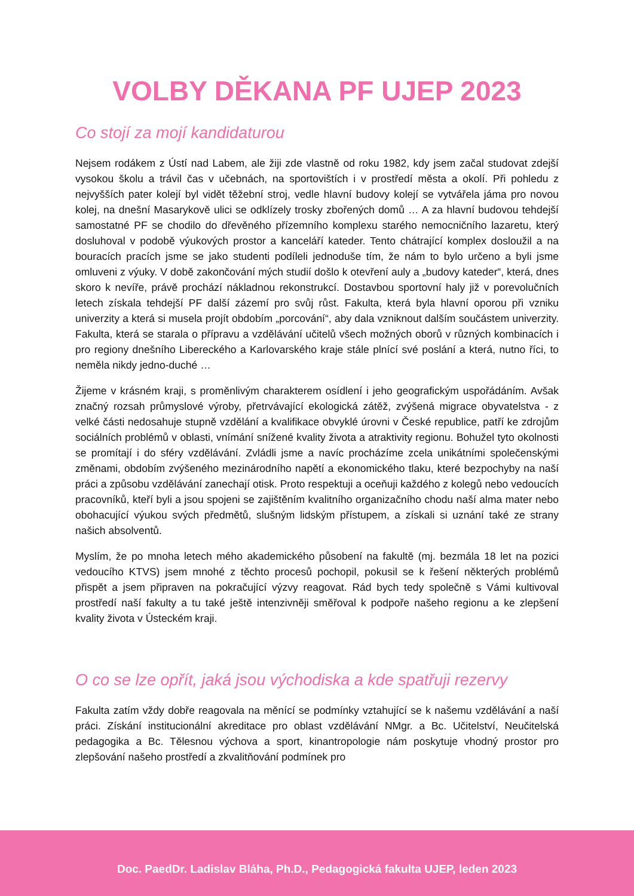VOLBY DĚKANA PF UJEP 2023
Co stojí za mojí kandidaturou
Nejsem rodákem z Ústí nad Labem, ale žiji zde vlastně od roku 1982, kdy jsem začal studovat zdejší vysokou školu a trávil čas v učebnách, na sportovištích i v prostředí města a okolí. Při pohledu z nejvyšších pater kolejí byl vidět těžební stroj, vedle hlavní budovy kolejí se vytvářela jáma pro novou kolej, na dnešní Masarykově ulici se odklízely trosky zbořených domů … A za hlavní budovou tehdejší samostatné PF se chodilo do dřevěného přízemního komplexu starého nemocničního lazaretu, který dosluhoval v podobě výukových prostor a kanceláří kateder. Tento chátrající komplex dosloužil a na bouracích pracích jsme se jako studenti podíleli jednoduše tím, že nám to bylo určeno a byli jsme omluveni z výuky. V době zakončování mých studií došlo k otevření auly a „budovy kateder“, která, dnes skoro k nevíře, právě prochází nákladnou rekonstrukcí. Dostavbou sportovní haly již v porevolučních letech získala tehdejší PF další zázemí pro svůj růst. Fakulta, která byla hlavní oporou při vzniku univerzity a která si musela projít obdobím „porcování“, aby dala vzniknout dalším součástem univerzity. Fakulta, která se starala o přípravu a vzdělávání učitelů všech možných oborů v různých kombinacích i pro regiony dnešního Libereckého a Karlovarského kraje stále plnící své poslání a která, nutno říci, to neměla nikdy jedno-duché …
Žijeme v krásném kraji, s proměnlivým charakterem osídlení i jeho geografickým uspořádáním. Avšak značný rozsah průmyslové výroby, přetrvávající ekologická zátěž, zvýšená migrace obyvatelstva - z velké části nedosahuje stupně vzdělání a kvalifikace obvyklé úrovni v České republice, patří ke zdrojům sociálních problémů v oblasti, vnímání snížené kvality života a atraktivity regionu. Bohužel tyto okolnosti se promítají i do sféry vzdělávání. Zvládli jsme a navíc procházíme zcela unikátními společenskými změnami, obdobím zvýšeného mezinárodního napětí a ekonomického tlaku, které bezpochyby na naší práci a způsobu vzdělávání zanechají otisk. Proto respektuji a oceňuji každého z kolegů nebo vedoucích pracovníků, kteří byli a jsou spojeni se zajištěním kvalitního organizačního chodu naší alma mater nebo obohacující výukou svých předmětů, slušným lidským přístupem, a získali si uznání také ze strany našich absolventů.
Myslím, že po mnoha letech mého akademického působení na fakultě (mj. bezmála 18 let na pozici vedoucího KTVS) jsem mnohé z těchto procesů pochopil, pokusil se k řešení některých problémů přispět a jsem připraven na pokračující výzvy reagovat. Rád bych tedy společně s Vámi kultivoval prostředí naší fakulty a tu také ještě intenzivněji směřoval k podpoře našeho regionu a ke zlepšení kvality života v Ústeckém kraji.
O co se lze opřít, jaká jsou východiska a kde spatřuji rezervy
Fakulta zatím vždy dobře reagovala na měnící se podmínky vztahující se k našemu vzdělávání a naší práci. Získání institucionální akreditace pro oblast vzdělávání NMgr. a Bc. Učitelství, Neučitelská pedagogika a Bc. Tělesnou výchova a sport, kinantropologie nám poskytuje vhodný prostor pro zlepšování našeho prostředí a zkvalitňování podmínek pro
Doc. PaedDr. Ladislav Bláha, Ph.D., Pedagogická fakulta UJEP, leden 2023